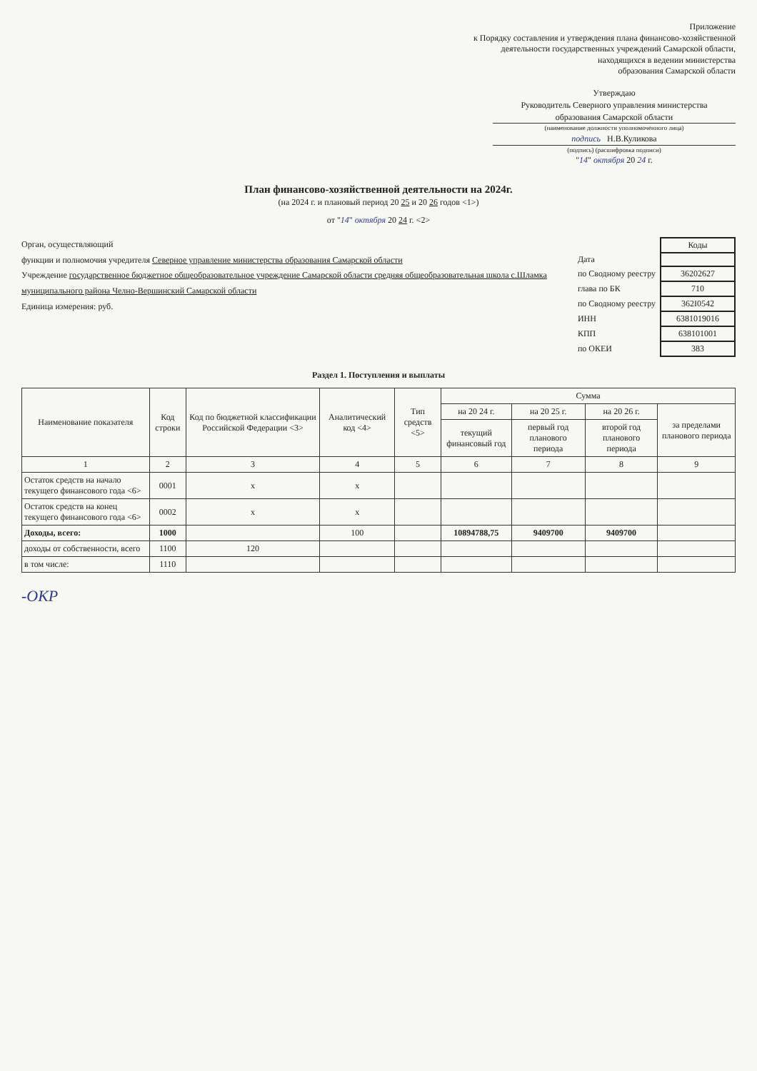Приложение
к Порядку составления и утверждения плана финансово-хозяйственной
деятельности государственных учреждений Самарской области,
находящихся в ведении министерства
образования Самарской области
Утверждаю
Руководитель Северного управления министерства
образования Самарской области
(наименование должности уполномоченного лица)
подпись Н.В.Куликова
(подпись) (расшифровка подписи)
"14" октября 20 24 г.
План финансово-хозяйственной деятельности на 2024г.
(на 2024 г. и плановый период 20 25 и 20 26 годов <1>)
от "14" октября 20 24 г. <2>
Орган, осуществляющий
функции и полномочия учредителя Северное управление министерства образования Самарской области
Учреждение государственное бюджетное общеобразовательное учреждение Самарской области средняя общеобразовательная школа с.Шламка муниципального района Челно-Вершинский Самарской области
Единица измерения: руб.
| | Коды |
| Дата | |
| по Сводному реестру | 36202627 |
| глава по БК | 710 |
| по Сводному реестру | 362I0542 |
| ИНН | 6381019016 |
| КПП | 638101001 |
| по ОКЕИ | 383 |
Раздел 1. Поступления и выплаты
| Наименование показателя | Код строки | Код по бюджетной классификации Российской Федерации <3> | Аналитический код <4> | Тип средств <5> | Сумма | | | |
| --- | --- | --- | --- | --- | --- | --- | --- | --- |
| | | | | | на 20 24 г. | на 20 25 г. | на 20 26 г. | за пределами планового периода |
| | | | | | текущий финансовый год | первый год планового периода | второй год планового периода | |
| 1 | 2 | 3 | 4 | 5 | 6 | 7 | 8 | 9 |
| Остаток средств на начало текущего финансового года <6> | 0001 | x | x | | | | | |
| Остаток средств на конец текущего финансового года <6> | 0002 | x | x | | | | | |
| Доходы, всего: | 1000 | | 100 | | 10894788,75 | 9409700 | 9409700 | |
| доходы от собственности, всего | 1100 | 120 | | | | | | |
| в том числе: | 1110 | | | | | | | |
-ОКР